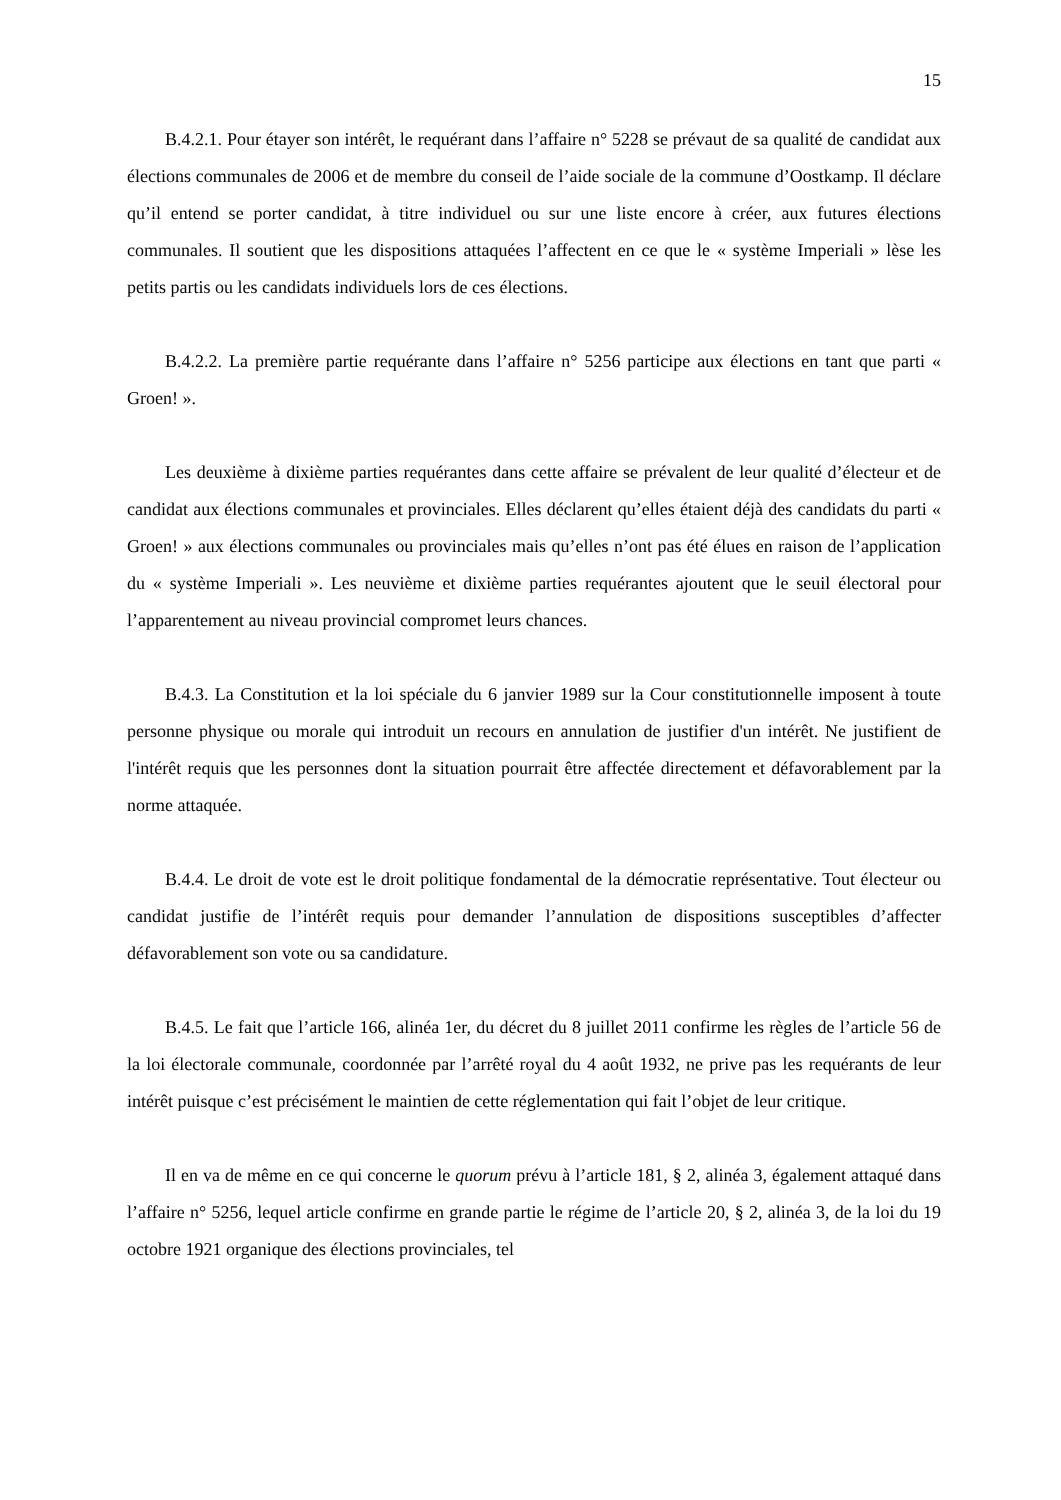15
B.4.2.1. Pour étayer son intérêt, le requérant dans l’affaire n° 5228 se prévaut de sa qualité de candidat aux élections communales de 2006 et de membre du conseil de l’aide sociale de la commune d’Oostkamp. Il déclare qu’il entend se porter candidat, à titre individuel ou sur une liste encore à créer, aux futures élections communales. Il soutient que les dispositions attaquées l’affectent en ce que le « système Imperiali » lèse les petits partis ou les candidats individuels lors de ces élections.
B.4.2.2. La première partie requérante dans l’affaire n° 5256 participe aux élections en tant que parti « Groen! ».
Les deuxième à dixième parties requérantes dans cette affaire se prévalent de leur qualité d’électeur et de candidat aux élections communales et provinciales. Elles déclarent qu’elles étaient déjà des candidats du parti « Groen! » aux élections communales ou provinciales mais qu’elles n’ont pas été élues en raison de l’application du « système Imperiali ». Les neuvième et dixième parties requérantes ajoutent que le seuil électoral pour l’apparentement au niveau provincial compromet leurs chances.
B.4.3. La Constitution et la loi spéciale du 6 janvier 1989 sur la Cour constitutionnelle imposent à toute personne physique ou morale qui introduit un recours en annulation de justifier d'un intérêt. Ne justifient de l'intérêt requis que les personnes dont la situation pourrait être affectée directement et défavorablement par la norme attaquée.
B.4.4. Le droit de vote est le droit politique fondamental de la démocratie représentative. Tout électeur ou candidat justifie de l’intérêt requis pour demander l’annulation de dispositions susceptibles d’affecter défavorablement son vote ou sa candidature.
B.4.5. Le fait que l’article 166, alinéa 1er, du décret du 8 juillet 2011 confirme les règles de l’article 56 de la loi électorale communale, coordonnée par l’arrêté royal du 4 août 1932, ne prive pas les requérants de leur intérêt puisque c’est précisément le maintien de cette réglementation qui fait l’objet de leur critique.
Il en va de même en ce qui concerne le quorum prévu à l’article 181, § 2, alinéa 3, également attaqué dans l’affaire n° 5256, lequel article confirme en grande partie le régime de l’article 20, § 2, alinéa 3, de la loi du 19 octobre 1921 organique des élections provinciales, tel